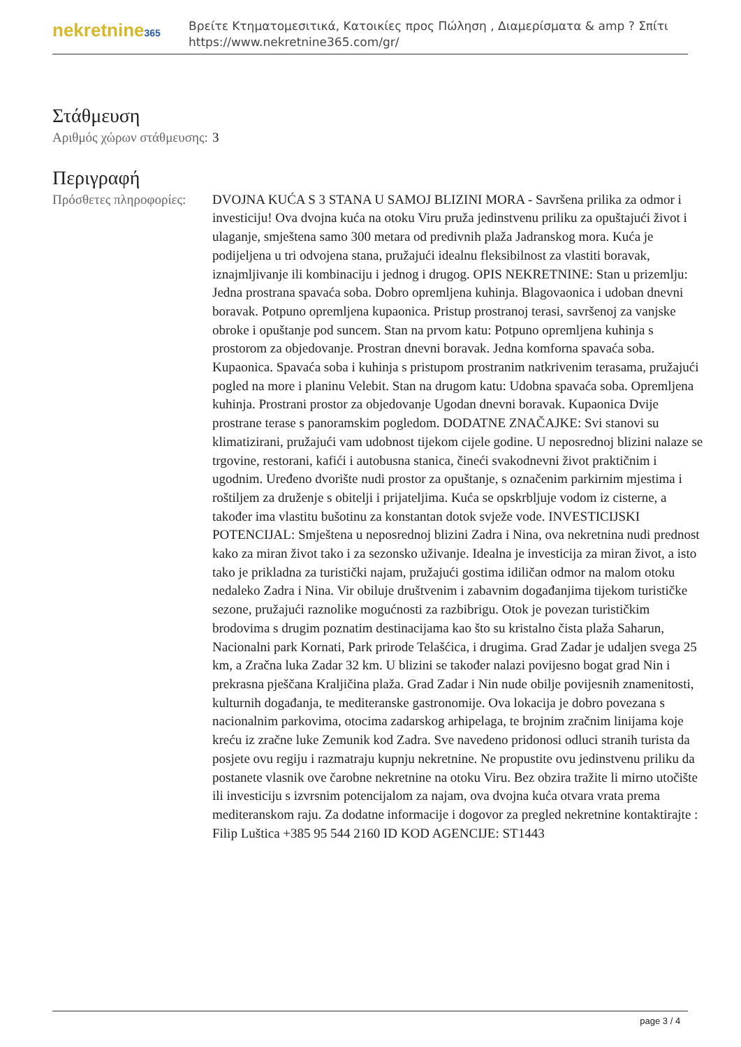nekretnine365
Βρείτε Κτηματομεσιτικά, Κατοικίες προς Πώληση , Διαμερίσματα & amp ? Σπίτι
https://www.nekretnine365.com/gr/
Στάθμευση
| Αριθμός χώρων στάθμευσης: | 3 |
Περιγραφή
| Πρόσθετες πληροφορίες: | DVOJNA KUĆA S 3 STANA U SAMOJ BLIZINI MORA - Savršena prilika za odmor i investiciju! Ova dvojna kuća na otoku Viru pruža jedinstvenu priliku za opuštajući život i ulaganje, smještena samo 300 metara od predivnih plaža Jadranskog mora. Kuća je podijeljena u tri odvojena stana, pružajući idealnu fleksibilnost za vlastiti boravak, iznajmljivanje ili kombinaciju i jednog i drugog. OPIS NEKRETNINE: Stan u prizemlju: Jedna prostrana spavaća soba. Dobro opremljena kuhinja. Blagovaonica i udoban dnevni boravak. Potpuno opremljena kupaonica. Pristup prostranoj terasi, savršenoj za vanjske obroke i opuštanje pod suncem. Stan na prvom katu: Potpuno opremljena kuhinja s prostorom za objedovanje. Prostran dnevni boravak. Jedna komforna spavaća soba. Kupaonica. Spavaća soba i kuhinja s pristupom prostranim natkrivenim terasama, pružajući pogled na more i planinu Velebit. Stan na drugom katu: Udobna spavaća soba. Opremljena kuhinja. Prostrani prostor za objedovanje Ugodan dnevni boravak. Kupaonica Dvije prostrane terase s panoramskim pogledom. DODATNE ZNAČAJKE: Svi stanovi su klimatizirani, pružajući vam udobnost tijekom cijele godine. U neposrednoj blizini nalaze se trgovine, restorani, kafići i autobusna stanica, čineći svakodnevni život praktičnim i ugodnim. Uređeno dvorište nudi prostor za opuštanje, s označenim parkirnim mjestima i roštiljem za druženje s obitelji i prijateljima. Kuća se opskrbljuje vodom iz cisterne, a također ima vlastitu bušotinu za konstantan dotok svježe vode. INVESTICIJSKI POTENCIJAL: Smještena u neposrednoj blizini Zadra i Nina, ova nekretnina nudi prednost kako za miran život tako i za sezonsko uživanje. Idealna je investicija za miran život, a isto tako je prikladna za turistički najam, pružajući gostima idiličan odmor na malom otoku nedaleko Zadra i Nina. Vir obiluje društvenim i zabavnim događanjima tijekom turističke sezone, pružajući raznolike mogućnosti za razbibrigu. Otok je povezan turističkim brodovima s drugim poznatim destinacijama kao što su kristalno čista plaža Saharun, Nacionalni park Kornati, Park prirode Telašćica, i drugima. Grad Zadar je udaljen svega 25 km, a Zračna luka Zadar 32 km. U blizini se također nalazi povijesno bogat grad Nin i prekrasna pješčana Kraljičina plaža. Grad Zadar i Nin nude obilje povijesnih znamenitosti, kulturnih događanja, te mediteranske gastronomije. Ova lokacija je dobro povezana s nacionalnim parkovima, otocima zadarskog arhipelaga, te brojnim zračnim linijama koje kreću iz zračne luke Zemunik kod Zadra. Sve navedeno pridonosi odluci stranih turista da posjete ovu regiju i razmatraju kupnju nekretnine. Ne propustite ovu jedinstvenu priliku da postanete vlasnik ove čarobne nekretnine na otoku Viru. Bez obzira tražite li mirno utočište ili investiciju s izvrsnim potencijalom za najam, ova dvojna kuća otvara vrata prema mediteranskom raju. Za dodatne informacije i dogovor za pregled nekretnine kontaktirajte : Filip Luštica +385 95 544 2160 ID KOD AGENCIJE: ST1443 |
page 3 / 4